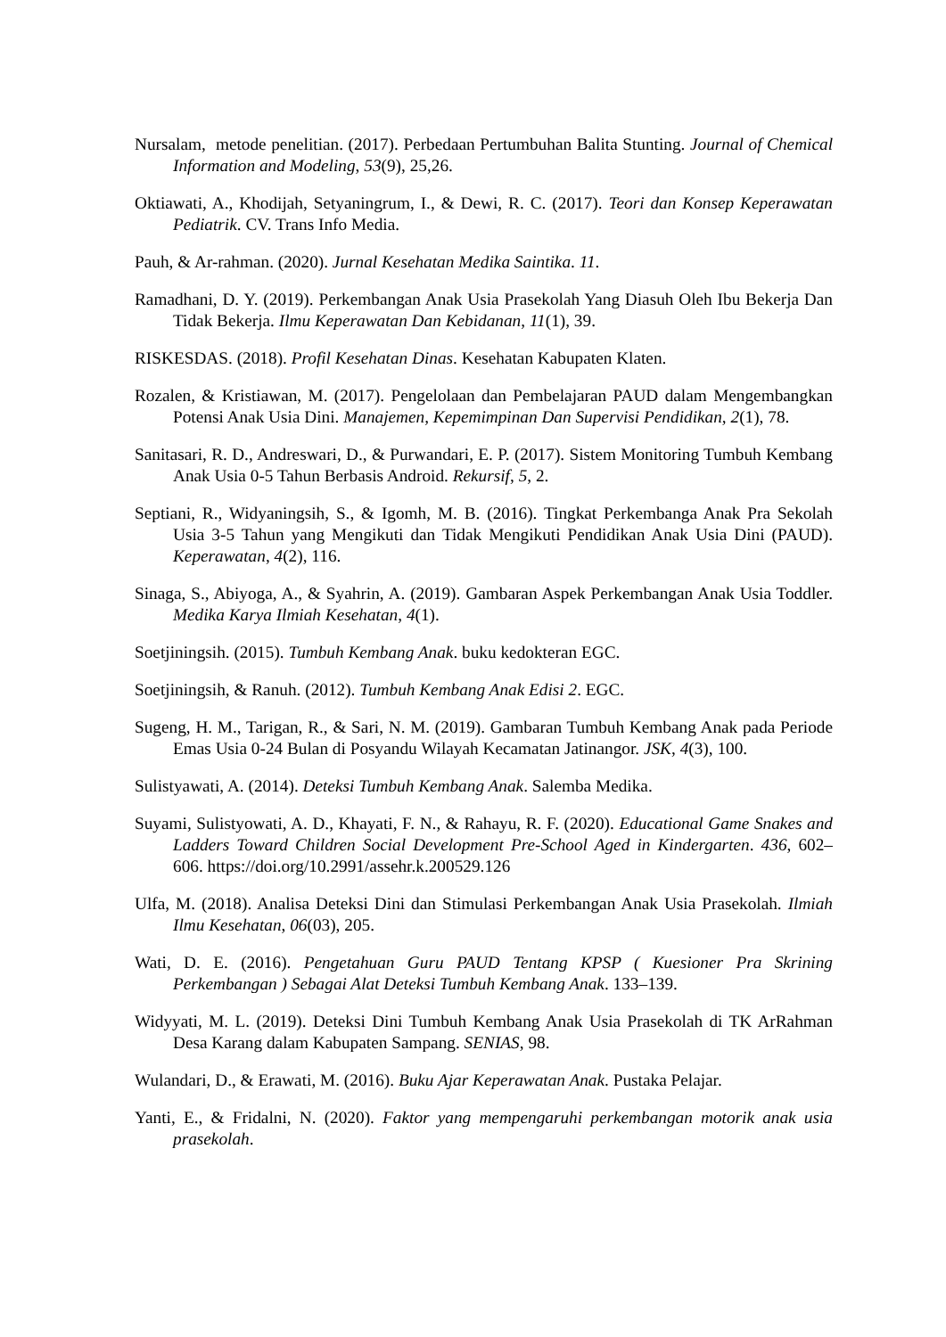Nursalam, metode penelitian. (2017). Perbedaan Pertumbuhan Balita Stunting. Journal of Chemical Information and Modeling, 53(9), 25,26.
Oktiawati, A., Khodijah, Setyaningrum, I., & Dewi, R. C. (2017). Teori dan Konsep Keperawatan Pediatrik. CV. Trans Info Media.
Pauh, & Ar-rahman. (2020). Jurnal Kesehatan Medika Saintika. 11.
Ramadhani, D. Y. (2019). Perkembangan Anak Usia Prasekolah Yang Diasuh Oleh Ibu Bekerja Dan Tidak Bekerja. Ilmu Keperawatan Dan Kebidanan, 11(1), 39.
RISKESDAS. (2018). Profil Kesehatan Dinas. Kesehatan Kabupaten Klaten.
Rozalen, & Kristiawan, M. (2017). Pengelolaan dan Pembelajaran PAUD dalam Mengembangkan Potensi Anak Usia Dini. Manajemen, Kepemimpinan Dan Supervisi Pendidikan, 2(1), 78.
Sanitasari, R. D., Andreswari, D., & Purwandari, E. P. (2017). Sistem Monitoring Tumbuh Kembang Anak Usia 0-5 Tahun Berbasis Android. Rekursif, 5, 2.
Septiani, R., Widyaningsih, S., & Igomh, M. B. (2016). Tingkat Perkembanga Anak Pra Sekolah Usia 3-5 Tahun yang Mengikuti dan Tidak Mengikuti Pendidikan Anak Usia Dini (PAUD). Keperawatan, 4(2), 116.
Sinaga, S., Abiyoga, A., & Syahrin, A. (2019). Gambaran Aspek Perkembangan Anak Usia Toddler. Medika Karya Ilmiah Kesehatan, 4(1).
Soetjiningsih. (2015). Tumbuh Kembang Anak. buku kedokteran EGC.
Soetjiningsih, & Ranuh. (2012). Tumbuh Kembang Anak Edisi 2. EGC.
Sugeng, H. M., Tarigan, R., & Sari, N. M. (2019). Gambaran Tumbuh Kembang Anak pada Periode Emas Usia 0-24 Bulan di Posyandu Wilayah Kecamatan Jatinangor. JSK, 4(3), 100.
Sulistyawati, A. (2014). Deteksi Tumbuh Kembang Anak. Salemba Medika.
Suyami, Sulistyowati, A. D., Khayati, F. N., & Rahayu, R. F. (2020). Educational Game Snakes and Ladders Toward Children Social Development Pre-School Aged in Kindergarten. 436, 602–606. https://doi.org/10.2991/assehr.k.200529.126
Ulfa, M. (2018). Analisa Deteksi Dini dan Stimulasi Perkembangan Anak Usia Prasekolah. Ilmiah Ilmu Kesehatan, 06(03), 205.
Wati, D. E. (2016). Pengetahuan Guru PAUD Tentang KPSP ( Kuesioner Pra Skrining Perkembangan ) Sebagai Alat Deteksi Tumbuh Kembang Anak. 133–139.
Widyyati, M. L. (2019). Deteksi Dini Tumbuh Kembang Anak Usia Prasekolah di TK ArRahman Desa Karang dalam Kabupaten Sampang. SENIAS, 98.
Wulandari, D., & Erawati, M. (2016). Buku Ajar Keperawatan Anak. Pustaka Pelajar.
Yanti, E., & Fridalni, N. (2020). Faktor yang mempengaruhi perkembangan motorik anak usia prasekolah.